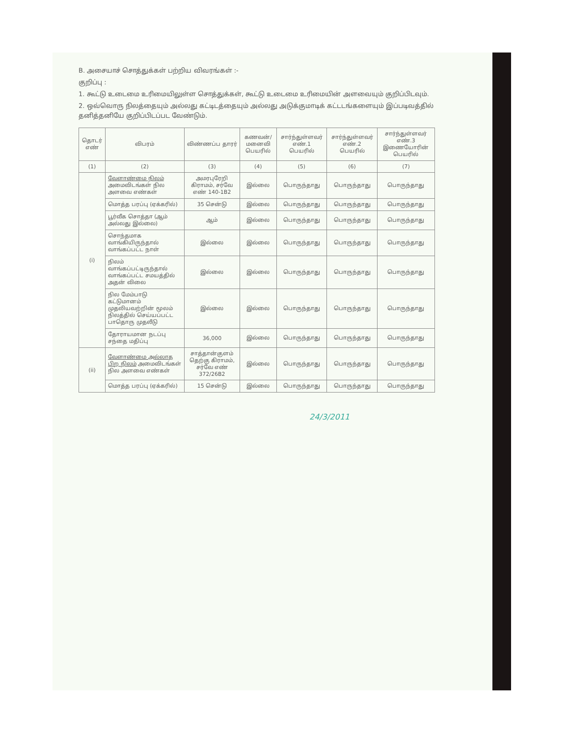B. அசையாச் சொத்துக்கள் பற்றிய விவரங்கள் :-
குறிப்பு :
1. கூட்டு உடைமை உரிமையிலுள்ள சொத்துக்கள், கூட்டு உடைமை உரிமையின் அளவையும் குறிப்பிடவும்.
2. ஒவ்வொரு நிலத்தையும் அல்லது கட்டிடத்தையும் அல்லது அடுக்குமாடிக் கட்டடங்களையும் இப்படிவத்தில் தனித்தனியே குறிப்பிடப்பட வேண்டும்.
| தொடர் எண் | விபரம் | விண்ணப்ப தாரர் | கணவன்/ மனைவி பெயரில் | சார்ந்துள்ளவர் எண்.1 பெயரில் | சார்ந்துள்ளவர் எண்.2 பெயரில் | சார்ந்துள்ளவர் எண்.3 இணையோரின் பெயரில் |
| --- | --- | --- | --- | --- | --- | --- |
| (1) | (2) | (3) | (4) | (5) | (6) | (7) |
| (i) | வேளாண்மை நிலம் அமைவிடங்கள் நில அளவை எண்கள் | அமரபுரேறி கிராமம், சர்வே எண் 140-1B2 | இல்லை | பொருந்தாது | பொருந்தாது | பொருந்தாது |
| | மொத்த பரப்பு (ஏக்கரில்) | 35 சென்டு | இல்லை | பொருந்தாது | பொருந்தாது | பொருந்தாது |
| | பூர்வீக சொத்தா (ஆம் அல்லது இல்லை) | ஆம் | இல்லை | பொருந்தாது | பொருந்தாது | பொருந்தாது |
| | சொந்தமாக வாங்கியிருந்தால் வாங்கப்பட்ட நாள் | இல்லை | இல்லை | பொருந்தாது | பொருந்தாது | பொருந்தாது |
| | நிலம் வாங்கப்பட்டிருந்தால் வாங்கப்பட்ட சமயத்தில் அதன் விலை | இல்லை | இல்லை | பொருந்தாது | பொருந்தாது | பொருந்தாது |
| | நில மேம்பாடு கட்டுமானம் முதலியவற்றின் மூலம் நிலத்தில் செய்யப்பட்ட பாதொரு முதலீடு | இல்லை | இல்லை | பொருந்தாது | பொருந்தாது | பொருந்தாது |
| | தோராயமான நடப்பு சந்தை மதிப்பு | 36,000 | இல்லை | பொருந்தாது | பொருந்தாது | பொருந்தாது |
| (ii) | வேளாண்மை அல்லாத பிற நிலம் அமைவிடங்கள் நில அளவை எண்கள் | சாத்தான்குளம் தெற்கு கிராமம், சர்வே எண் 372/26B2 | இல்லை | பொருந்தாது | பொருந்தாது | பொருந்தாது |
| | மொத்த பரப்பு (ஏக்கரில்) | 15 சென்டு | இல்லை | பொருந்தாது | பொருந்தாது | பொருந்தாது |
24/3/2011